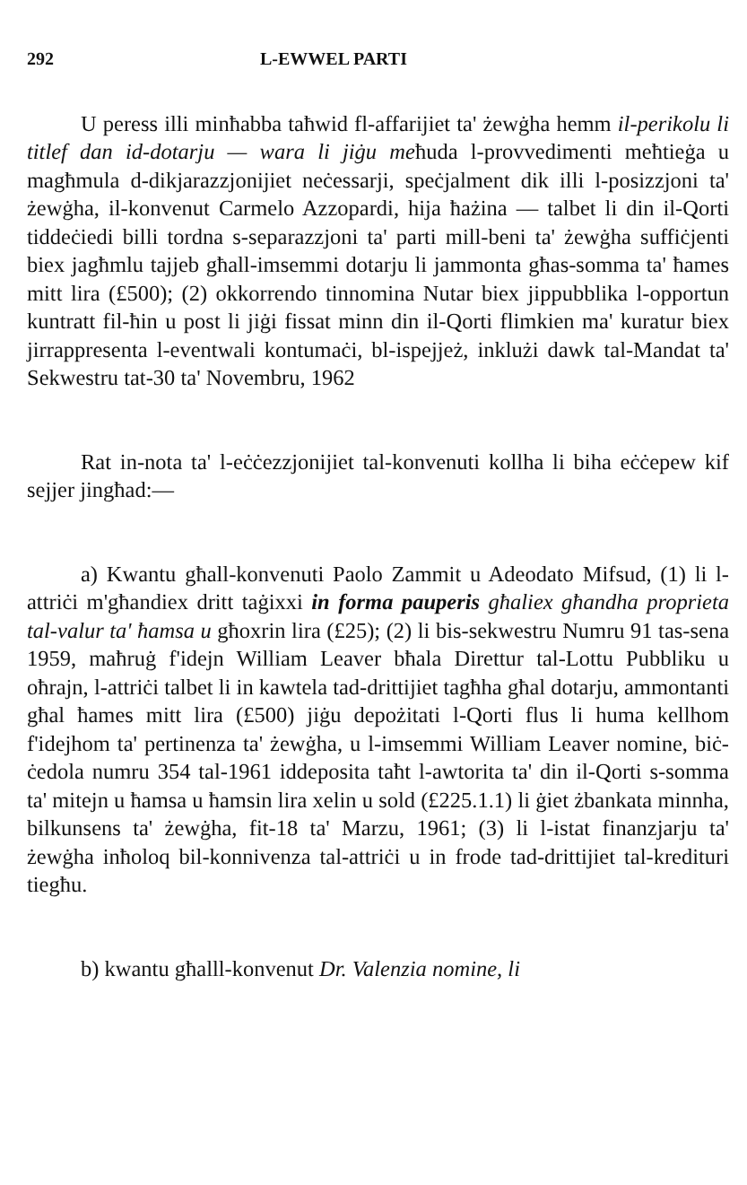292 L-EWWEL PARTI
U peress illi minħabba taħwid fl-affarijiet ta' żewġha hemm il-perikolu li titlef dan id-dotarju — wara li jiġu meħuda l-provvedimenti meħtieġa u magħmula d-dikjarazzjonijiet neċessarji, speċjalment dik illi l-posizzjoni ta' żewġha, il-konvenut Carmelo Azzopardi, hija ħażina — talbet li din il-Qorti tiddeċiedi billi tordna s-separazzjoni ta' parti mill-beni ta' żewġha suffiċjenti biex jagħmlu tajjeb għall-imsemmi dotarju li jammonta għas-somma ta' ħames mitt lira (£500); (2) okkorrendo tinnomina Nutar biex jippubblika l-opportun kuntratt fil-ħin u post li jiġi fissat minn din il-Qorti flimkien ma' kuratur biex jirrappresenta l-eventwali kontumaċi, bl-ispejjeż, inklużi dawk tal-Mandat ta' Sekwestru tat-30 ta' Novembru, 1962
Rat in-nota ta' l-eċċezzjonijiet tal-konvenuti kollha li biha eċċepew kif sejjer jingħad:—
a) Kwantu għall-konvenuti Paolo Zammit u Adeodato Mifsud, (1) li l-attriċi m'għandiex dritt taġixxi in forma pauperis għaliex għandha proprieta tal-valur ta' ħamsa u għoxrin lira (£25); (2) li bis-sekwestru Numru 91 tas-sena 1959, maħruġ f'idejn William Leaver bħala Direttur tal-Lottu Pubbliku u oħrajn, l-attriċi talbet li in kawtela tad-drittijiet tagħha għal dotarju, ammontanti għal ħames mitt lira (£500) jiġu depożitati l-Qorti flus li huma kellhom f'idejhom ta' pertinenza ta' żewġha, u l-imsemmi William Leaver nomine, biċ-ċedola numru 354 tal-1961 iddeposita taħt l-awtorita ta' din il-Qorti s-somma ta' mitejn u ħamsa u ħamsin lira xelin u sold (£225.1.1) li ġiet żbankata minnha, bilkunsens ta' żewġha, fit-18 ta' Marzu, 1961; (3) li l-istat finanzjarju ta' żewġha inħoloq bil-konnivenza tal-attriċi u in frode tad-drittijiet tal-kredituri tiegħu.
b) kwantu għalll-konvenut Dr. Valenzia nomine, li